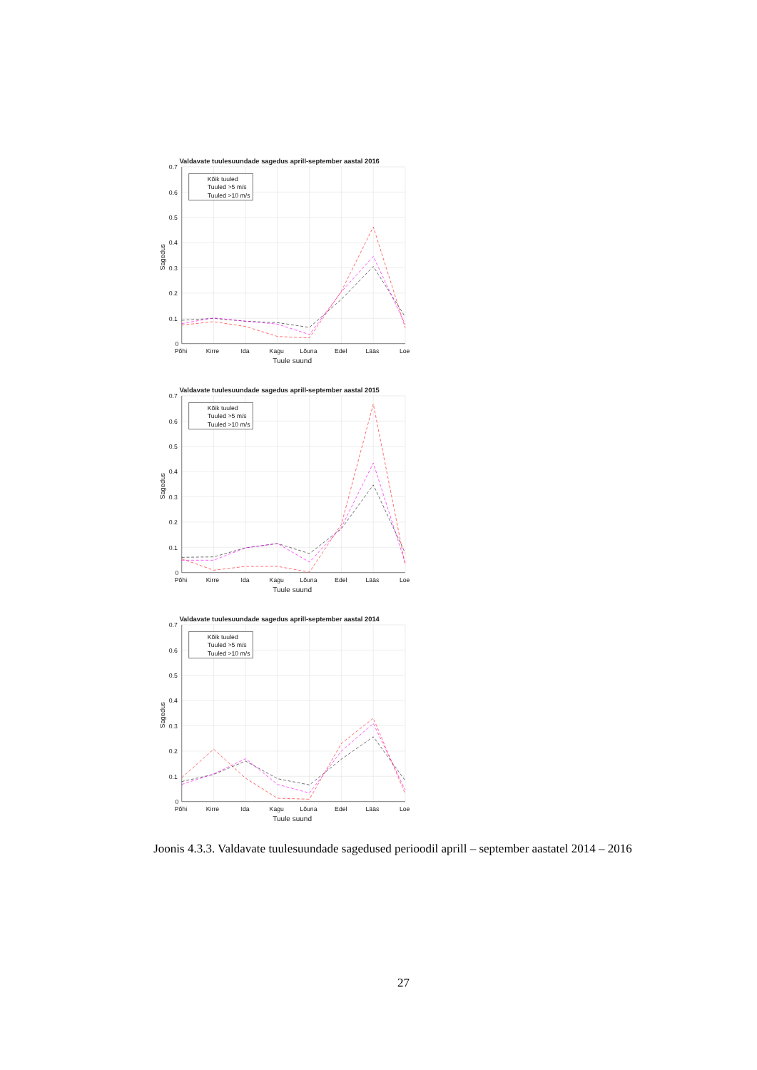Valdavate tuulesuundade sagedus aprill-september aastal 2016
Kõik tuuled
Tuuled >5 m/s
Tuuled >10 m/s
0.7
0.6
0.5
0.4
0.3
0.2
0.1
0
Põhi
Kirre
Ida
Kagu
Lõuna
Edel
Lääs
Loe
Tuule suund
Sagedus
Valdavate tuulesuundade sagedus aprill-september aastal 2015
Kõik tuuled
Tuuled >5 m/s
Tuuled >10 m/s
0.7
0.6
0.5
0.4
0.3
0.2
0.1
0
Põhi
Kirre
Ida
Kagu
Lõuna
Edel
Lääs
Loe
Tuule suund
Sagedus
Valdavate tuulesuundade sagedus aprill-september aastal 2014
Kõik tuuled
Tuuled >5 m/s
Tuuled >10 m/s
0.7
0.6
0.5
0.4
0.3
0.2
0.1
0
Põhi
Kirre
Ida
Kagu
Lõuna
Edel
Lääs
Loe
Tuule suund
Sagedus
Joonis 4.3.3. Valdavate tuulesuundade sagedused perioodil aprill – september aastatel 2014 – 2016
27